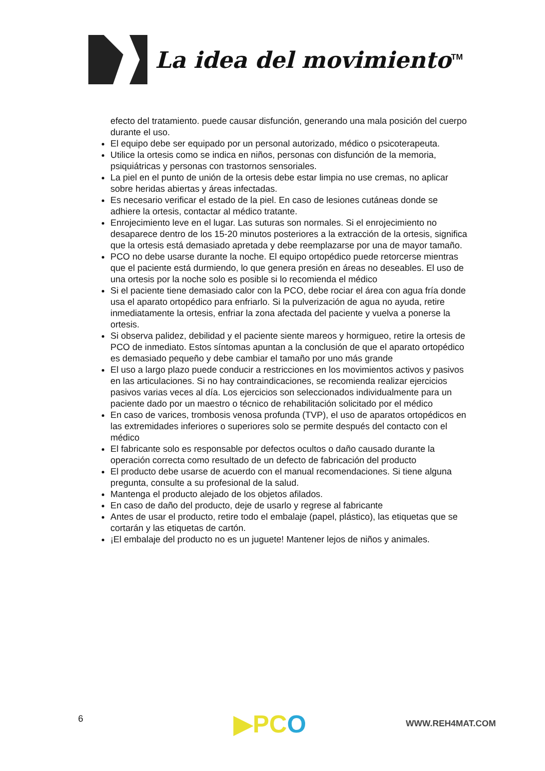La idea del movimiento<sup>TM</sup>
efecto del tratamiento. puede causar disfunción, generando una mala posición del cuerpo durante el uso.
El equipo debe ser equipado por un personal autorizado, médico o psicoterapeuta.
Utilice la ortesis como se indica en niños, personas con disfunción de la memoria, psiquiátricas y personas con trastornos sensoriales.
La piel en el punto de unión de la ortesis debe estar limpia no use cremas, no aplicar sobre heridas abiertas y áreas infectadas.
Es necesario verificar el estado de la piel. En caso de lesiones cutáneas donde se adhiere la ortesis, contactar al médico tratante.
Enrojecimiento leve en el lugar. Las suturas son normales. Si el enrojecimiento no desaparece dentro de los 15-20 minutos posteriores a la extracción de la ortesis, significa que la ortesis está demasiado apretada y debe reemplazarse por una de mayor tamaño.
PCO no debe usarse durante la noche. El equipo ortopédico puede retorcerse mientras que el paciente está durmiendo, lo que genera presión en áreas no deseables. El uso de una ortesis por la noche solo es posible si lo recomienda el médico
Si el paciente tiene demasiado calor con la PCO, debe rociar el área con agua fría donde usa el aparato ortopédico para enfriarlo. Si la pulverización de agua no ayuda, retire inmediatamente la ortesis, enfriar la zona afectada del paciente y vuelva a ponerse la ortesis.
Si observa palidez, debilidad y el paciente siente mareos y hormigueo, retire la ortesis de PCO de inmediato. Estos síntomas apuntan a la conclusión de que el aparato ortopédico es demasiado pequeño y debe cambiar el tamaño por uno más grande
El uso a largo plazo puede conducir a restricciones en los movimientos activos y pasivos en las articulaciones. Si no hay contraindicaciones, se recomienda realizar ejercicios pasivos varias veces al día. Los ejercicios son seleccionados individualmente para un paciente dado por un maestro o técnico de rehabilitación solicitado por el médico
En caso de varices, trombosis venosa profunda (TVP), el uso de aparatos ortopédicos en las extremidades inferiores o superiores solo se permite después del contacto con el médico
El fabricante solo es responsable por defectos ocultos o daño causado durante la operación correcta como resultado de un defecto de fabricación del producto
El producto debe usarse de acuerdo con el manual recomendaciones. Si tiene alguna pregunta, consulte a su profesional de la salud.
Mantenga el producto alejado de los objetos afilados.
En caso de daño del producto, deje de usarlo y regrese al fabricante
Antes de usar el producto, retire todo el embalaje (papel, plástico), las etiquetas que se cortarán y las etiquetas de cartón.
¡El embalaje del producto no es un juguete! Mantener lejos de niños y animales.
6 ▶PCO WWW.REH4MAT.COM